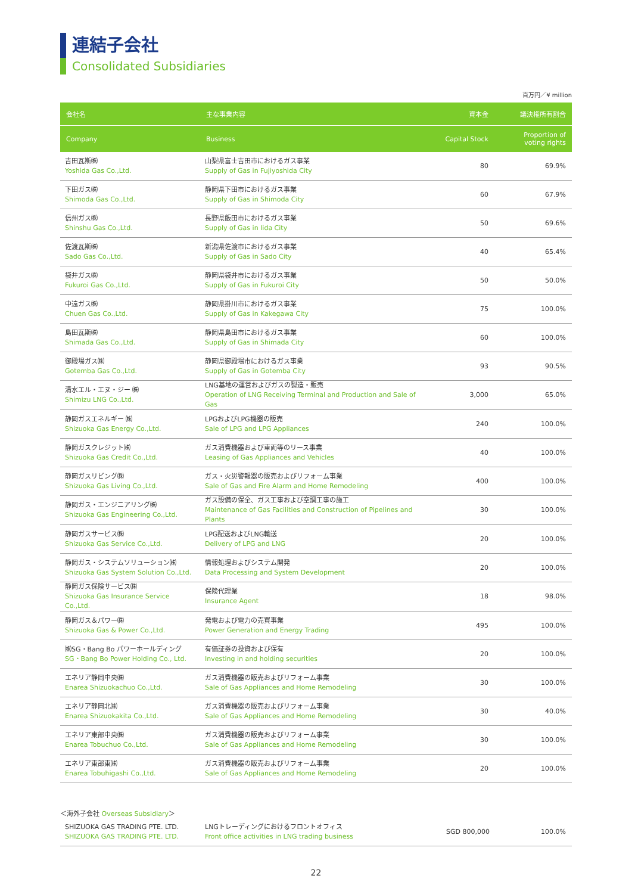連結子会社
Consolidated Subsidiaries
百万円／¥ million
| 会社名 | 主な事業内容 | 資本金 | 議決権所有割合 |
| --- | --- | --- | --- |
| Company | Business | Capital Stock | Proportion of voting rights |
| 吉田瓦斯㈱ Yoshida Gas Co.,Ltd. | 山梨県富士吉田市におけるガス事業 Supply of Gas in Fujiyoshida City | 80 | 69.9% |
| 下田ガス㈱ Shimoda Gas Co.,Ltd. | 静岡県下田市におけるガス事業 Supply of Gas in Shimoda City | 60 | 67.9% |
| 信州ガス㈱ Shinshu Gas Co.,Ltd. | 長野県飯田市におけるガス事業 Supply of Gas in Iida City | 50 | 69.6% |
| 佐渡瓦斯㈱ Sado Gas Co.,Ltd. | 新潟県佐渡市におけるガス事業 Supply of Gas in Sado City | 40 | 65.4% |
| 袋井ガス㈱ Fukuroi Gas Co.,Ltd. | 静岡県袋井市におけるガス事業 Supply of Gas in Fukuroi City | 50 | 50.0% |
| 中遠ガス㈱ Chuen Gas Co.,Ltd. | 静岡県掛川市におけるガス事業 Supply of Gas in Kakegawa City | 75 | 100.0% |
| 島田瓦斯㈱ Shimada Gas Co.,Ltd. | 静岡県島田市におけるガス事業 Supply of Gas in Shimada City | 60 | 100.0% |
| 御殿場ガス㈱ Gotemba Gas Co.,Ltd. | 静岡県御殿場市におけるガス事業 Supply of Gas in Gotemba City | 93 | 90.5% |
| 清水エル・エヌ・ジー ㈱ Shimizu LNG Co.,Ltd. | LNG基地の運営およびガスの製造・販売 Operation of LNG Receiving Terminal and Production and Sale of Gas | 3,000 | 65.0% |
| 静岡ガスエネルギー ㈱ Shizuoka Gas Energy Co.,Ltd. | LPGおよびLPG機器の販売 Sale of LPG and LPG Appliances | 240 | 100.0% |
| 静岡ガスクレジット㈱ Shizuoka Gas Credit Co.,Ltd. | ガス消費機器および車両等のリース事業 Leasing of Gas Appliances and Vehicles | 40 | 100.0% |
| 静岡ガスリビング㈱ Shizuoka Gas Living Co.,Ltd. | ガス・火災警報器の販売およびリフォーム事業 Sale of Gas and Fire Alarm and Home Remodeling | 400 | 100.0% |
| 静岡ガス・エンジニアリング㈱ Shizuoka Gas Engineering Co.,Ltd. | ガス設備の保全、ガス工事および空調工事の施工 Maintenance of Gas Facilities and Construction of Pipelines and Plants | 30 | 100.0% |
| 静岡ガスサービス㈱ Shizuoka Gas Service Co.,Ltd. | LPG配送およびLNG輸送 Delivery of LPG and LNG | 20 | 100.0% |
| 静岡ガス・システムソリューション㈱ Shizuoka Gas System Solution Co.,Ltd. | 情報処理およびシステム開発 Data Processing and System Development | 20 | 100.0% |
| 静岡ガス保険サービス㈱ Shizuoka Gas Insurance Service Co.,Ltd. | 保険代理業 Insurance Agent | 18 | 98.0% |
| 静岡ガス＆パワー㈱ Shizuoka Gas & Power Co.,Ltd. | 発電および電力の売買事業 Power Generation and Energy Trading | 495 | 100.0% |
| ㈱SG・Bang Bo パワーホールディング SG・Bang Bo Power Holding Co., Ltd. | 有価証券の投資および保有 Investing in and holding securities | 20 | 100.0% |
| エネリア静岡中央㈱ Enarea Shizuokachuo Co.,Ltd. | ガス消費機器の販売およびリフォーム事業 Sale of Gas Appliances and Home Remodeling | 30 | 100.0% |
| エネリア静岡北㈱ Enarea Shizuokakita Co.,Ltd. | ガス消費機器の販売およびリフォーム事業 Sale of Gas Appliances and Home Remodeling | 30 | 40.0% |
| エネリア東部中央㈱ Enarea Tobuchuo Co.,Ltd. | ガス消費機器の販売およびリフォーム事業 Sale of Gas Appliances and Home Remodeling | 30 | 100.0% |
| エネリア東部東㈱ Enarea Tobuhigashi Co.,Ltd. | ガス消費機器の販売およびリフォーム事業 Sale of Gas Appliances and Home Remodeling | 20 | 100.0% |
＜海外子会社 Overseas Subsidiary＞
| SHIZUOKA GAS TRADING PTE. LTD. SHIZUOKA GAS TRADING PTE. LTD. | LNGトレーディングにおけるフロントオフィス Front office activities in LNG trading business | SGD 800,000 | 100.0% |
22